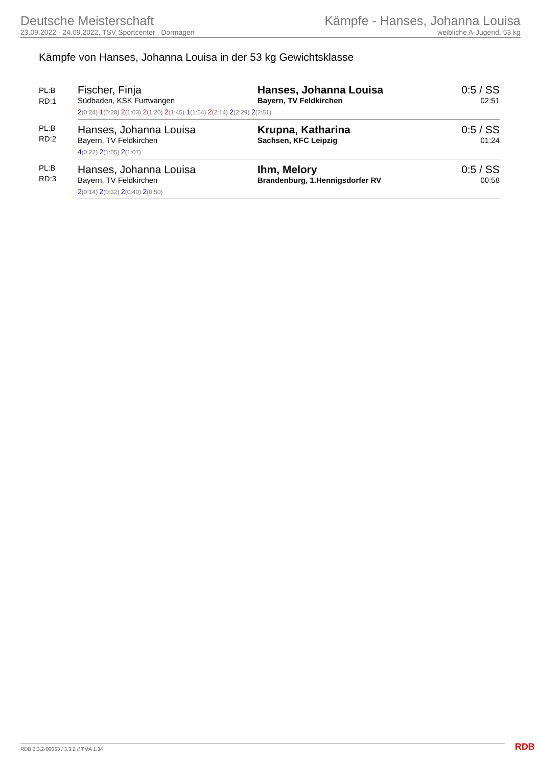Deutsche Meisterschaft
23.09.2022 - 24.09.2022, TSV Sportcenter , Dormagen
Kämpfe - Hanses, Johanna Louisa
weibliche A-Jugend, 53 kg
Kämpfe von Hanses, Johanna Louisa in der 53 kg Gewichtsklasse
| PL:B RD:1 | Fischer, Finja Südbaden, KSK Furtwangen | Hanses, Johanna Louisa Bayern, TV Feldkirchen | 0:5 / SS 02:51 |
| | 2 (0:24) 1 (0:28) 2 (1:03) 2 (1:20) 2 (1:45) 1 (1:54) 2 (2:14) 2 (2:29) 2 (2:51) | | |
| PL:B RD:2 | Hanses, Johanna Louisa Bayern, TV Feldkirchen | Krupna, Katharina Sachsen, KFC Leipzig | 0:5 / SS 01:24 |
| | 4 (0:22) 2 (1:05) 2 (1:07) | | |
| PL:B RD:3 | Hanses, Johanna Louisa Bayern, TV Feldkirchen | Ihm, Melory Brandenburg, 1.Hennigsdorfer RV | 0:5 / SS 00:58 |
| | 2 (0:14) 2 (0:32) 2 (0:40) 2 (0:50) | | |
RDB 3.3.2-00063 / 3.3.2 // TMA 1.34
RDB